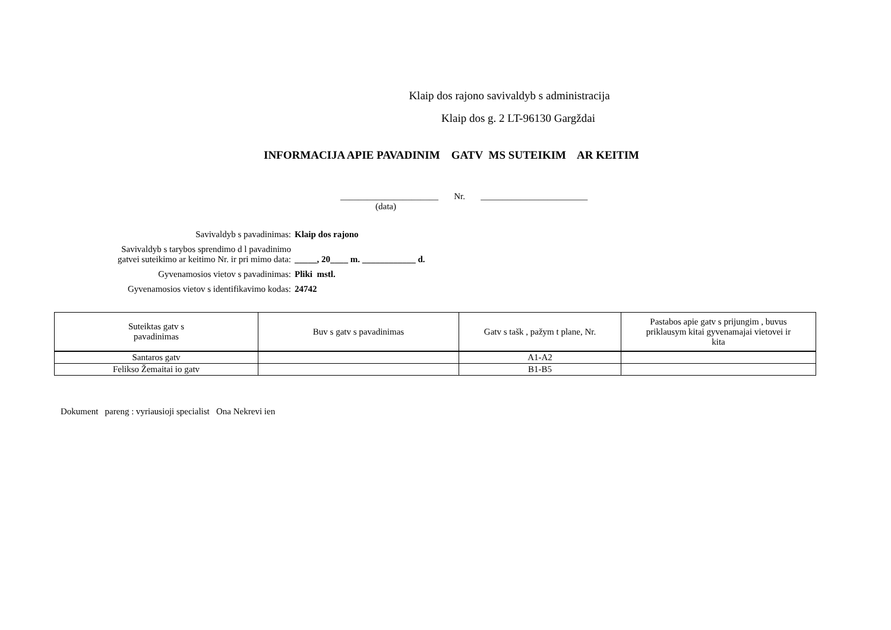Klaip dos rajono savivaldyb s administracija
Klaip dos g. 2 LT-96130 Gargždai
INFORMACIJA APIE PAVADINIM GATV MS SUTEIKIM AR KEITIM
______________________ Nr. ________________________
(data)
Savivaldyb s pavadinimas: Klaip dos rajono
Savivaldyb s tarybos sprendimo d l pavadinimo
gatvei suteikimo ar keitimo Nr. ir pri mimo data:
_____, 20____ m. ____________ d.
Gyvenamosios vietov s pavadinimas: Pliki mstl.
Gyvenamosios vietov s identifikavimo kodas: 24742
| Suteiktas gatv s pavadinimas | Buv s gatv s pavadinimas | Gatv s tašk , pažym t plane, Nr. | Pastabos apie gatv s prijungim , buvus priklausym kitai gyvenamajai vietovei ir kita |
| --- | --- | --- | --- |
| Santaros gatv | | A1-A2 | |
| Felikso Žemaitai io gatv | | B1-B5 | |
Dokument pareng : vyriausioji specialist Ona Nekrevi ien